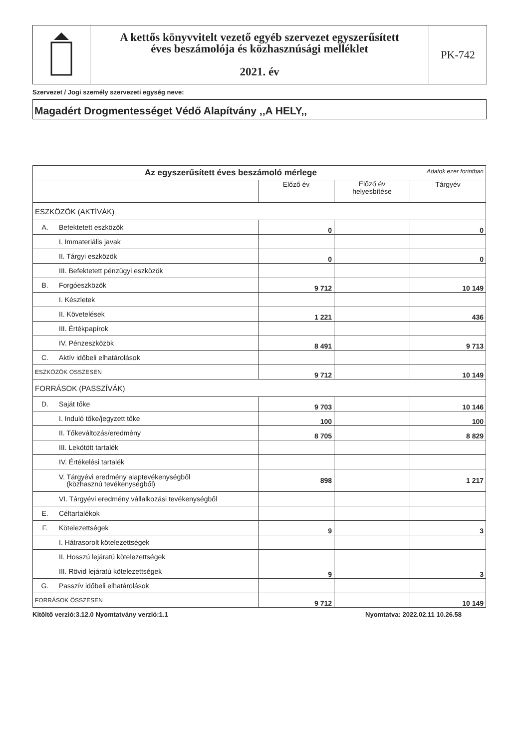A kettős könyvvitelt vezető egyéb szervezet egyszerűsített
éves beszámolója és közhasznúsági melléklet
2021. év
PK-742
Szervezet / Jogi személy szervezeti egység neve:
Magadért Drogmentességet Védő Alapítvány ,,A HELY,,
| Az egyszerűsített éves beszámoló mérlege Adatok ezer forintban | | | | |
| --- | --- | --- | --- | --- |
| | | Előző év | Előző év helyesbítése | Tárgyév |
| ESZKÖZÖK (AKTÍVÁK) | | | | |
| A. | Befektetett eszközök | 0 | | 0 |
| | I. Immateriális javak | | | |
| | II. Tárgyi eszközök | 0 | | 0 |
| | III. Befektetett pénzügyi eszközök | | | |
| B. | Forgóeszközök | 9 712 | | 10 149 |
| | I. Készletek | | | |
| | II. Követelések | 1 221 | | 436 |
| | III. Értékpapírok | | | |
| | IV. Pénzeszközök | 8 491 | | 9 713 |
| C. | Aktív időbeli elhatárolások | | | |
| ESZKÖZÖK ÖSSZESEN | | 9 712 | | 10 149 |
| FORRÁSOK (PASSZÍVÁK) | | | | |
| D. | Saját tőke | 9 703 | | 10 146 |
| | I. Induló tőke/jegyzett tőke | 100 | | 100 |
| | II. Tőkeváltozás/eredmény | 8 705 | | 8 829 |
| | III. Lekötött tartalék | | | |
| | IV. Értékelési tartalék | | | |
| | V. Tárgyévi eredmény alaptevékenységből (közhasznú tevékenységből) | 898 | | 1 217 |
| | VI. Tárgyévi eredmény vállalkozási tevékenységből | | | |
| E. | Céltartalékok | | | |
| F. | Kötelezettségek | 9 | | 3 |
| | I. Hátrasorolt kötelezettségek | | | |
| | II. Hosszú lejáratú kötelezettségek | | | |
| | III. Rövid lejáratú kötelezettségek | 9 | | 3 |
| G. | Passzív időbeli elhatárolások | | | |
| FORRÁSOK ÖSSZESEN | | 9 712 | | 10 149 |
Kitöltő verzió:3.12.0 Nyomtatvány verzió:1.1 Nyomtatva: 2022.02.11 10.26.58